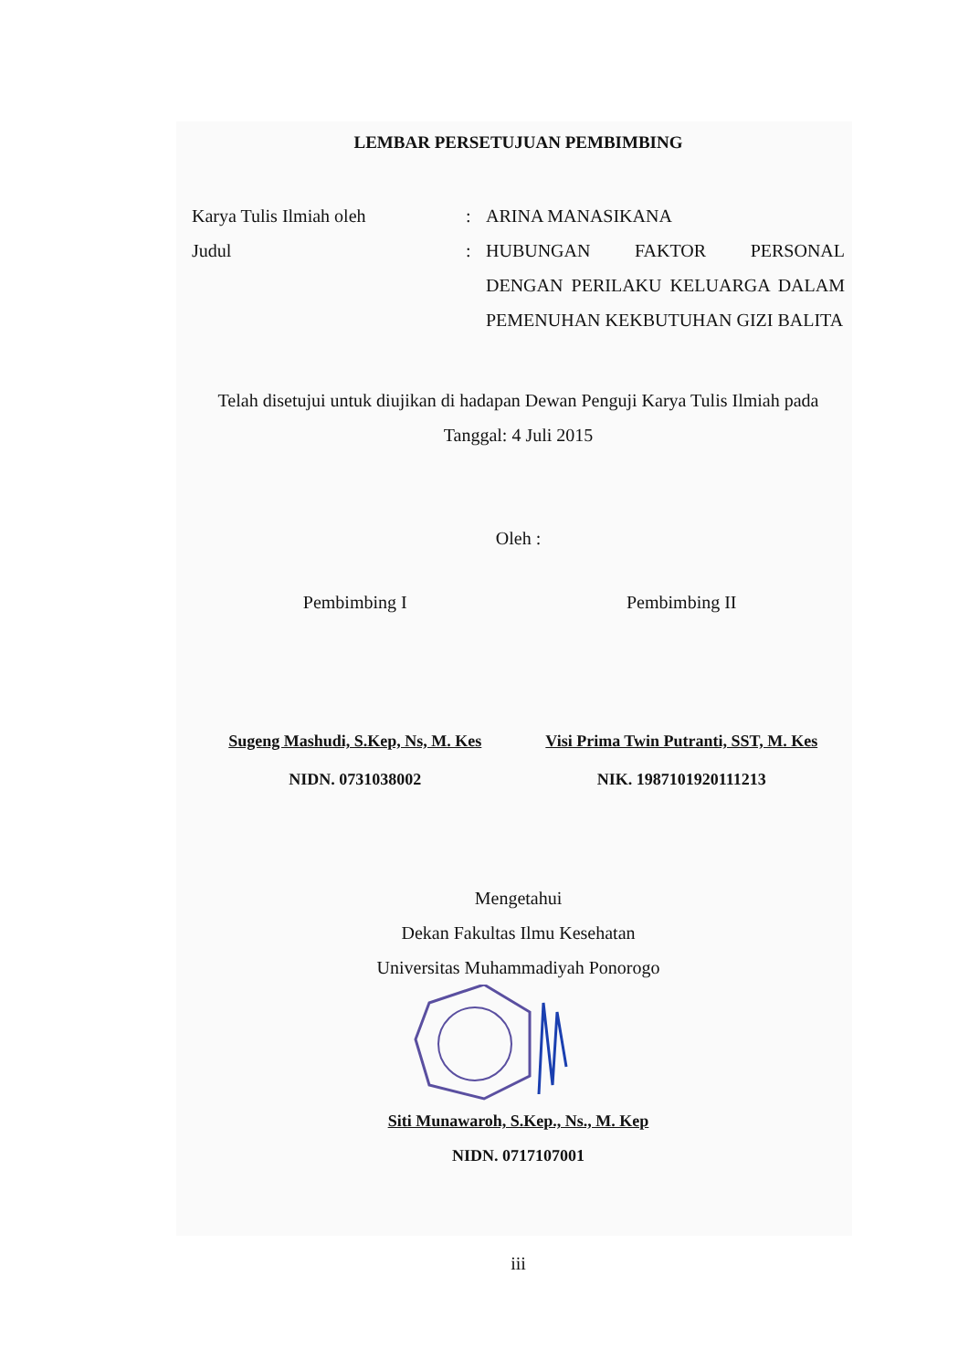LEMBAR PERSETUJUAN PEMBIMBING
Karya Tulis Ilmiah oleh : ARINA MANASIKANA
Judul : HUBUNGAN FAKTOR PERSONAL DENGAN PERILAKU KELUARGA DALAM PEMENUHAN KEKBUTUHAN GIZI BALITA
Telah disetujui untuk diujikan di hadapan Dewan Penguji Karya Tulis Ilmiah pada
Tanggal: 4 Juli 2015
Oleh :
Pembimbing I Pembimbing II
Sugeng Mashudi, S.Kep, Ns, M. Kes
NIDN. 0731038002
Visi Prima Twin Putranti, SST, M. Kes
NIK. 1987101920111213
Mengetahui
Dekan Fakultas Ilmu Kesehatan
Universitas Muhammadiyah Ponorogo
Siti Munawaroh, S.Kep., Ns., M. Kep
NIDN. 0717107001
iii